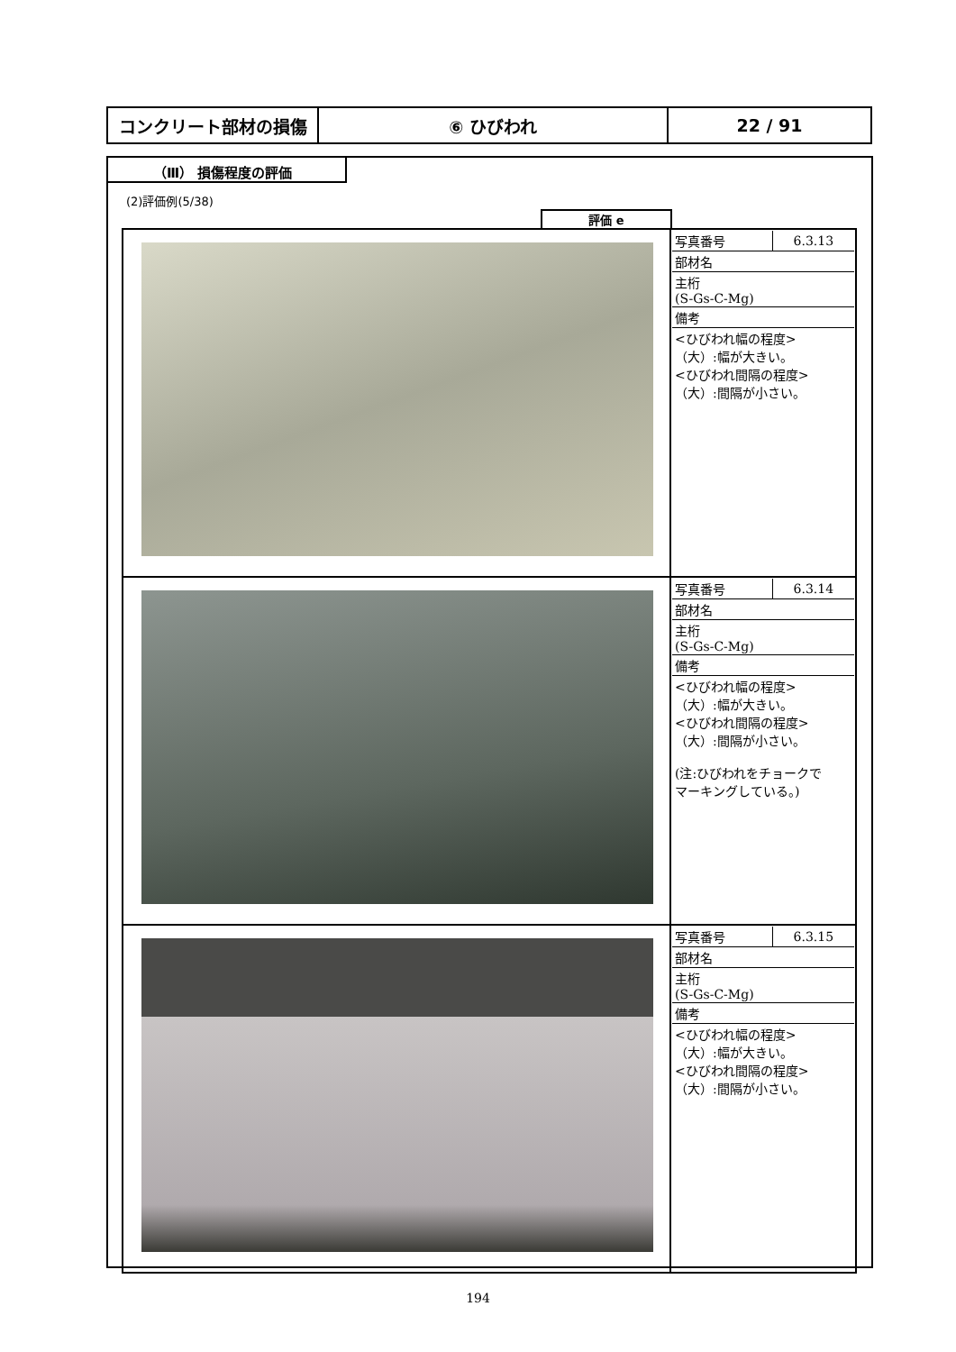| コンクリート部材の損傷 | ⑥ ひびわれ | 22 / 91 |
（Ⅲ） 損傷程度の評価
(2)評価例(5/38)
評価 e
| | / 写真番号 / 6.3.13 / / 部材名 / / / 主桁 (S-Gs-C-Mg) / / / 備考 / / / <ひびわれ幅の程度> （大）:幅が大きい。 <ひびわれ間隔の程度> （大）:間隔が小さい。 / / |
| | / 写真番号 / 6.3.14 / / 部材名 / / / 主桁 (S-Gs-C-Mg) / / / 備考 / / / <ひびわれ幅の程度> （大）:幅が大きい。 <ひびわれ間隔の程度> （大）:間隔が小さい。 (注:ひびわれをチョークで マーキングしている。) / / |
| | / 写真番号 / 6.3.15 / / 部材名 / / / 主桁 (S-Gs-C-Mg) / / / 備考 / / / <ひびわれ幅の程度> （大）:幅が大きい。 <ひびわれ間隔の程度> （大）:間隔が小さい。 / / |
194